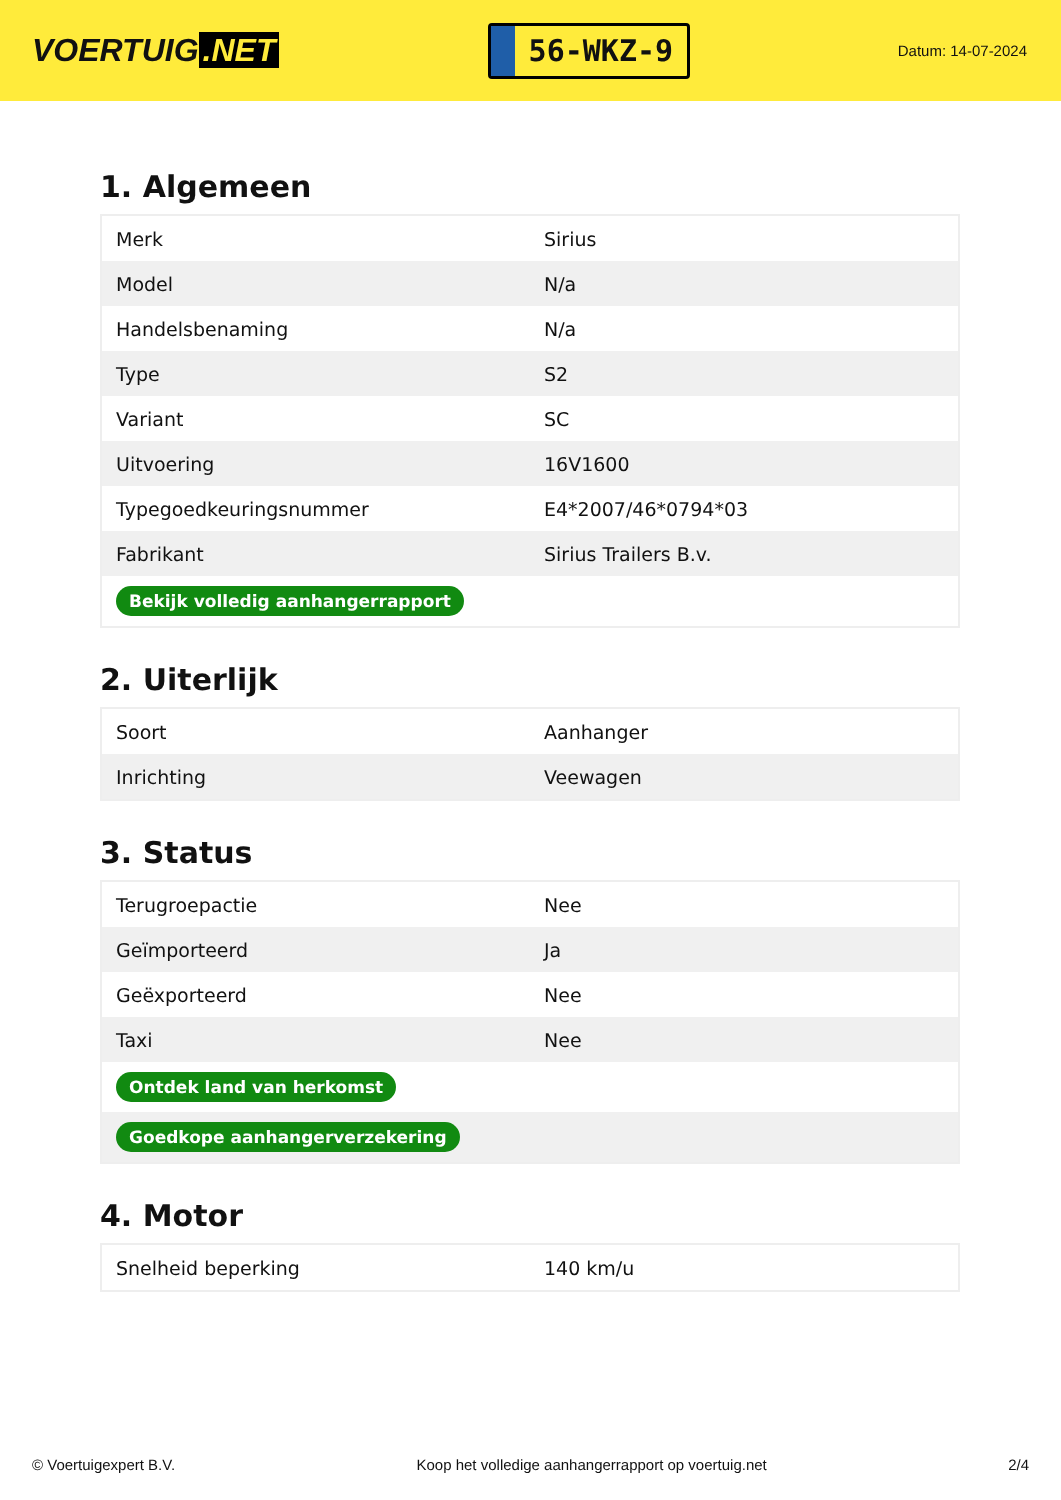VOERTUIG.NET
56-WKZ-9
Datum: 14-07-2024
1. Algemeen
| Merk | Sirius |
| Model | N/a |
| Handelsbenaming | N/a |
| Type | S2 |
| Variant | SC |
| Uitvoering | 16V1600 |
| Typegoedkeuringsnummer | E4*2007/46*0794*03 |
| Fabrikant | Sirius Trailers B.v. |
| Bekijk volledig aanhangerrapport | |
2. Uiterlijk
| Soort | Aanhanger |
| Inrichting | Veewagen |
3. Status
| Terugroepactie | Nee |
| Geïmporteerd | Ja |
| Geëxporteerd | Nee |
| Taxi | Nee |
| Ontdek land van herkomst | |
| Goedkope aanhangerverzekering | |
4. Motor
| Snelheid beperking | 140 km/u |
© Voertuigexpert B.V. Koop het volledige aanhangerrapport op voertuig.net 2/4